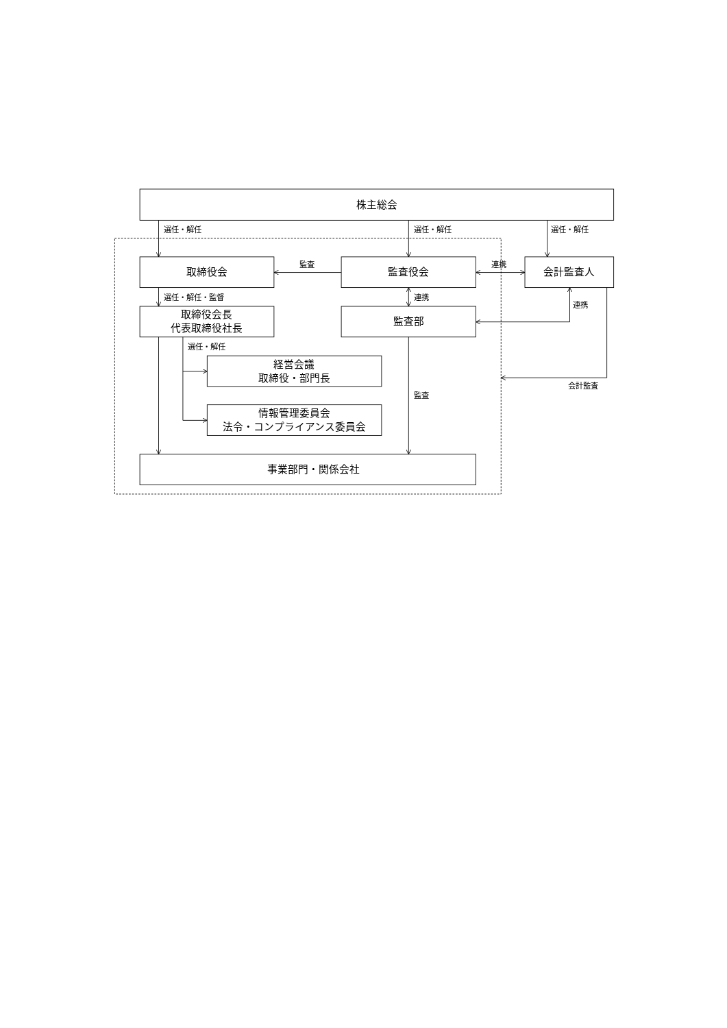株主総会
選任・解任
選任・解任
選任・解任
取締役会
監査
監査役会
連携
会計監査人
選任・解任・監督
連携
連携
取締役会長
代表取締役社長
監査部
選任・解任
経営会議
取締役・部門長
会計監査
監査
情報管理委員会
法令・コンプライアンス委員会
事業部門・関係会社